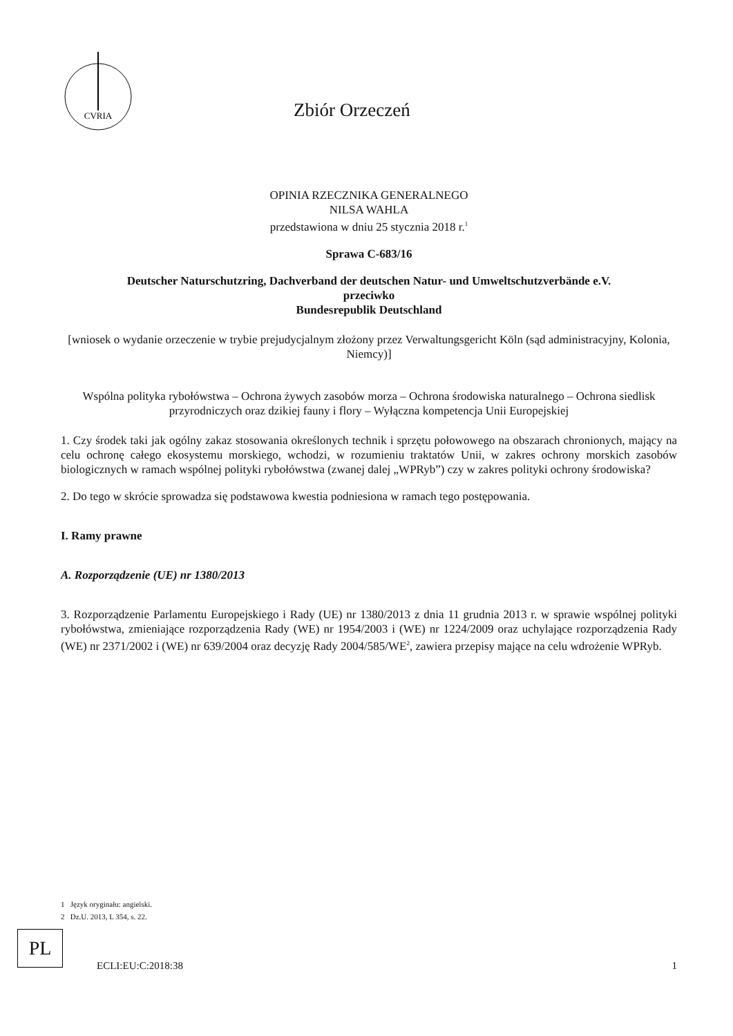CVRIA
Zbiór Orzeczeń
OPINIA RZECZNIKA GENERALNEGO
NILSA WAHLA
przedstawiona w dniu 25 stycznia 2018 r.<sup>1</sup>
Sprawa C-683/16
Deutscher Naturschutzring, Dachverband der deutschen Natur- und Umweltschutzverbände e.V.
przeciwko
Bundesrepublik Deutschland
[wniosek o wydanie orzeczenie w trybie prejudycjalnym złożony przez Verwaltungsgericht Köln (sąd administracyjny, Kolonia, Niemcy)]
Wspólna polityka rybołówstwa – Ochrona żywych zasobów morza – Ochrona środowiska naturalnego – Ochrona siedlisk przyrodniczych oraz dzikiej fauny i flory – Wyłączna kompetencja Unii Europejskiej
1. Czy środek taki jak ogólny zakaz stosowania określonych technik i sprzętu połowowego na obszarach chronionych, mający na celu ochronę całego ekosystemu morskiego, wchodzi, w rozumieniu traktatów Unii, w zakres ochrony morskich zasobów biologicznych w ramach wspólnej polityki rybołówstwa (zwanej dalej „WPRyb”) czy w zakres polityki ochrony środowiska?
2. Do tego w skrócie sprowadza się podstawowa kwestia podniesiona w ramach tego postępowania.
I. Ramy prawne
A. Rozporządzenie (UE) nr 1380/2013
3. Rozporządzenie Parlamentu Europejskiego i Rady (UE) nr 1380/2013 z dnia 11 grudnia 2013 r. w sprawie wspólnej polityki rybołówstwa, zmieniające rozporządzenia Rady (WE) nr 1954/2003 i (WE) nr 1224/2009 oraz uchylające rozporządzenia Rady (WE) nr 2371/2002 i (WE) nr 639/2004 oraz decyzję Rady 2004/585/WE<sup>2</sup>, zawiera przepisy mające na celu wdrożenie WPRyb.
1 Język oryginału: angielski.
2 Dz.U. 2013, L 354, s. 22.
PL
ECLI:EU:C:2018:38 1